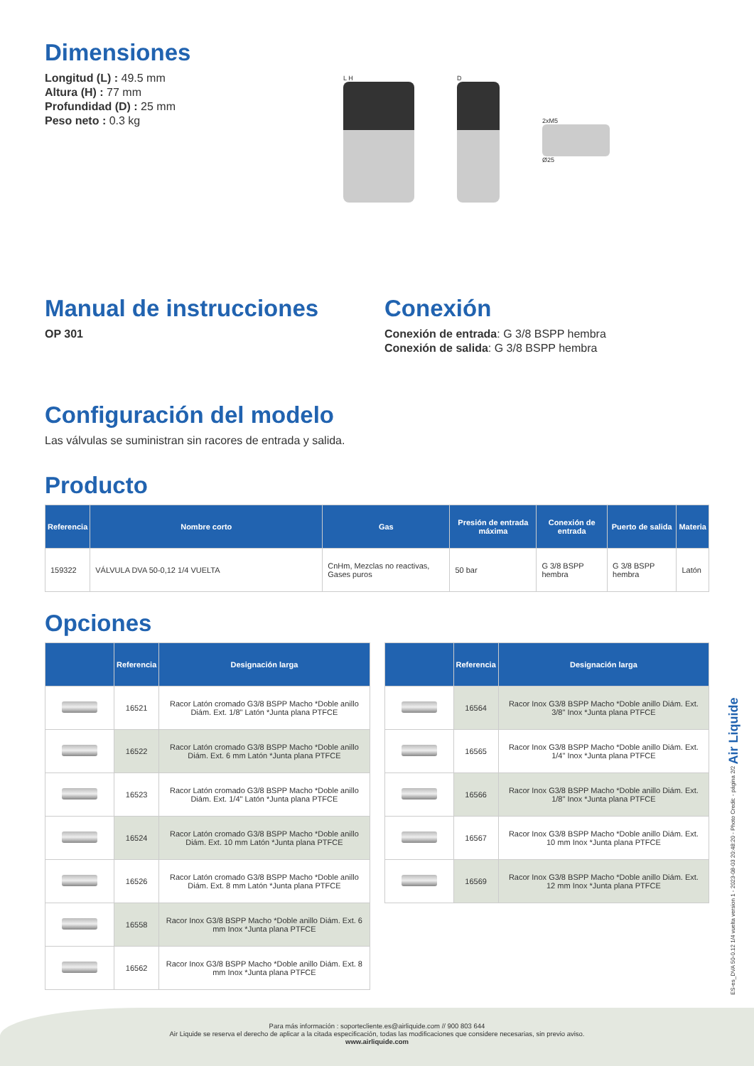Dimensiones
Longitud (L) : 49.5 mm
Altura (H) : 77 mm
Profundidad (D) : 25 mm
Peso neto : 0.3 kg
L H D
2xM5
Ø25
Manual de instrucciones
OP 301
Conexión
Conexión de entrada: G 3/8 BSPP hembra
Conexión de salida: G 3/8 BSPP hembra
Configuración del modelo
Las válvulas se suministran sin racores de entrada y salida.
Producto
| Referencia | Nombre corto | Gas | Presión de entrada máxima | Conexión de entrada | Puerto de salida | Materia |
| --- | --- | --- | --- | --- | --- | --- |
| 159322 | VÁLVULA DVA 50-0,12 1/4 VUELTA | CnHm, Mezclas no reactivas, Gases puros | 50 bar | G 3/8 BSPP hembra | G 3/8 BSPP hembra | Latón |
Opciones
| | Referencia | Designación larga |
| --- | --- | --- |
| | 16521 | Racor Latón cromado G3/8 BSPP Macho *Doble anillo Diám. Ext. 1/8" Latón *Junta plana PTFCE |
| | 16522 | Racor Latón cromado G3/8 BSPP Macho *Doble anillo Diám. Ext. 6 mm Latón *Junta plana PTFCE |
| | 16523 | Racor Latón cromado G3/8 BSPP Macho *Doble anillo Diám. Ext. 1/4" Latón *Junta plana PTFCE |
| | 16524 | Racor Latón cromado G3/8 BSPP Macho *Doble anillo Diám. Ext. 10 mm Latón *Junta plana PTFCE |
| | 16526 | Racor Latón cromado G3/8 BSPP Macho *Doble anillo Diám. Ext. 8 mm Latón *Junta plana PTFCE |
| | 16558 | Racor Inox G3/8 BSPP Macho *Doble anillo Diám. Ext. 6 mm Inox *Junta plana PTFCE |
| | 16562 | Racor Inox G3/8 BSPP Macho *Doble anillo Diám. Ext. 8 mm Inox *Junta plana PTFCE |
| | Referencia | Designación larga |
| --- | --- | --- |
| | 16564 | Racor Inox G3/8 BSPP Macho *Doble anillo Diám. Ext. 3/8" Inox *Junta plana PTFCE |
| | 16565 | Racor Inox G3/8 BSPP Macho *Doble anillo Diám. Ext. 1/4" Inox *Junta plana PTFCE |
| | 16566 | Racor Inox G3/8 BSPP Macho *Doble anillo Diám. Ext. 1/8" Inox *Junta plana PTFCE |
| | 16567 | Racor Inox G3/8 BSPP Macho *Doble anillo Diám. Ext. 10 mm Inox *Junta plana PTFCE |
| | 16569 | Racor Inox G3/8 BSPP Macho *Doble anillo Diám. Ext. 12 mm Inox *Junta plana PTFCE |
ES-es_DVA 50-0.12 1/4 vuelta version 1 - 2023-08-03 20:48:20 - Photo Credit: - página 2/2 Air Liquide
Para más información : soportecliente.es@airliquide.com // 900 803 644
Air Liquide se reserva el derecho de aplicar a la citada especificación, todas las modificaciones que considere necesarias, sin previo aviso.
www.airliquide.com